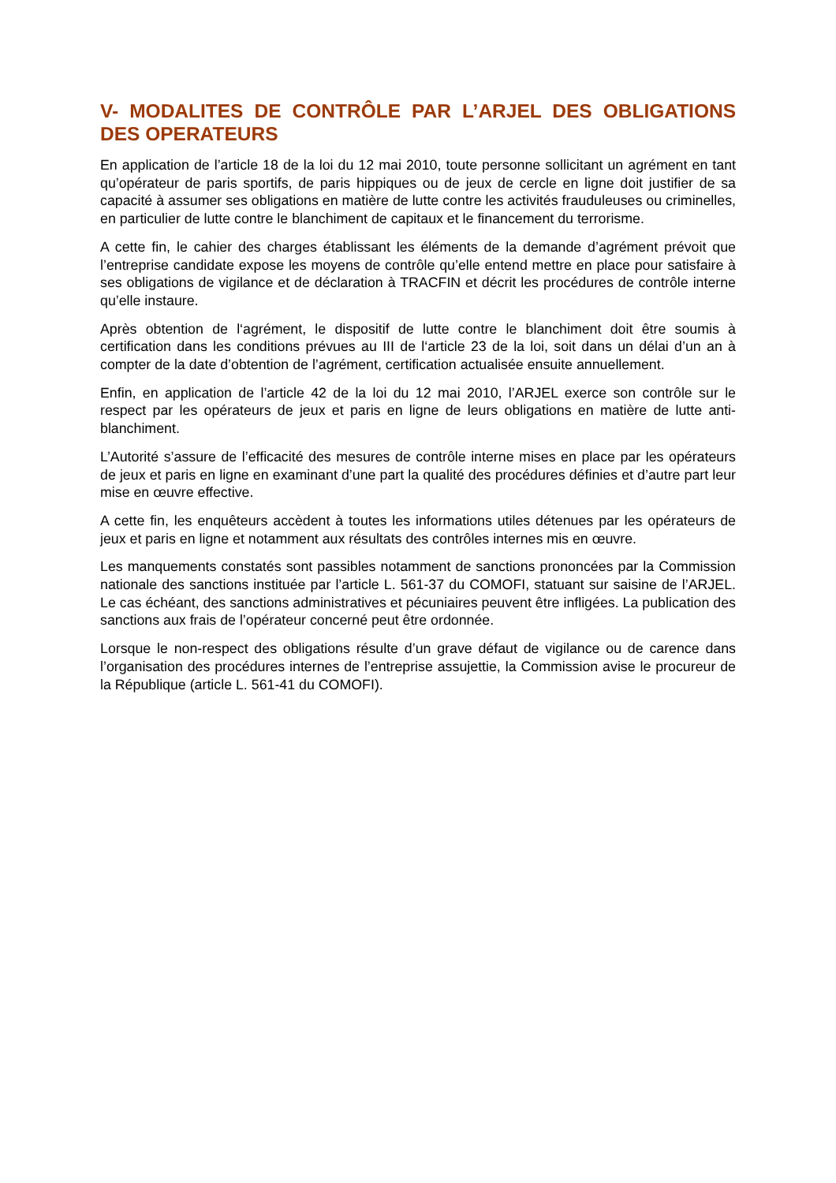V- MODALITES DE CONTRÔLE PAR L’ARJEL DES OBLIGATIONS DES OPERATEURS
En application de l’article 18 de la loi du 12 mai 2010, toute personne sollicitant un agrément en tant qu’opérateur de paris sportifs, de paris hippiques ou de jeux de cercle en ligne doit justifier de sa capacité à assumer ses obligations en matière de lutte contre les activités frauduleuses ou criminelles, en particulier de lutte contre le blanchiment de capitaux et le financement du terrorisme.
A cette fin, le cahier des charges établissant les éléments de la demande d’agrément prévoit que l’entreprise candidate expose les moyens de contrôle qu’elle entend mettre en place pour satisfaire à ses obligations de vigilance et de déclaration à TRACFIN et décrit les procédures de contrôle interne qu’elle instaure.
Après obtention de l‘agrément, le dispositif de lutte contre le blanchiment doit être soumis à certification dans les conditions prévues au III de l‘article 23 de la loi, soit dans un délai d’un an à compter de la date d’obtention de l’agrément, certification actualisée ensuite annuellement.
Enfin, en application de l’article 42 de la loi du 12 mai 2010, l’ARJEL exerce son contrôle sur le respect par les opérateurs de jeux et paris en ligne de leurs obligations en matière de lutte anti-blanchiment.
L’Autorité s’assure de l’efficacité des mesures de contrôle interne mises en place par les opérateurs de jeux et paris en ligne en examinant d’une part la qualité des procédures définies et d’autre part leur mise en œuvre effective.
A cette fin, les enquêteurs accèdent à toutes les informations utiles détenues par les opérateurs de jeux et paris en ligne et notamment aux résultats des contrôles internes mis en œuvre.
Les manquements constatés sont passibles notamment de sanctions prononcées par la Commission nationale des sanctions instituée par l’article L. 561-37 du COMOFI, statuant sur saisine de l’ARJEL. Le cas échéant, des sanctions administratives et pécuniaires peuvent être infligées. La publication des sanctions aux frais de l’opérateur concerné peut être ordonnée.
Lorsque le non-respect des obligations résulte d’un grave défaut de vigilance ou de carence dans l’organisation des procédures internes de l’entreprise assujettie, la Commission avise le procureur de la République (article L. 561-41 du COMOFI).